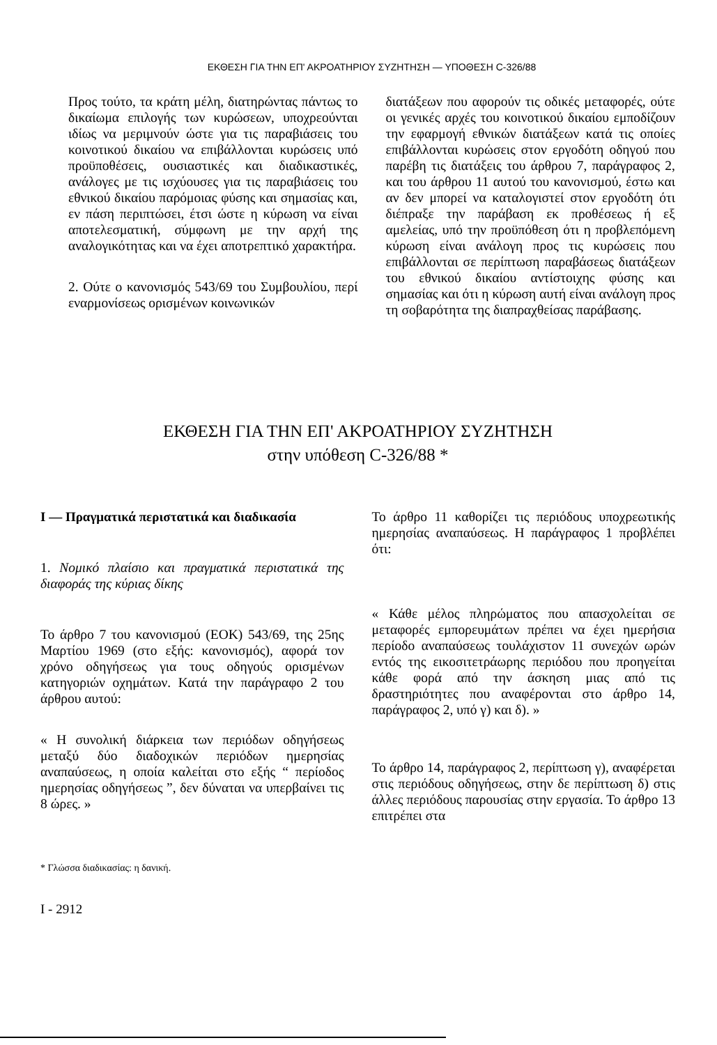ΕΚΘΕΣΗ ΓΙΑ ΤΗΝ ΕΠ' ΑΚΡΟΑΤΗΡΙΟΥ ΣΥΖΗΤΗΣΗ — ΥΠΟΘΕΣΗ C-326/88
Προς τούτο, τα κράτη μέλη, διατηρώντας πάντως το δικαίωμα επιλογής των κυρώσεων, υποχρεούνται ιδίως να μεριμνούν ώστε για τις παραβιάσεις του κοινοτικού δικαίου να επιβάλλονται κυρώσεις υπό προϋποθέσεις, ουσιαστικές και διαδικαστικές, ανάλογες με τις ισχύουσες για τις παραβιάσεις του εθνικού δικαίου παρόμοιας φύσης και σημασίας και, εν πάση περιπτώσει, έτσι ώστε η κύρωση να είναι αποτελεσματική, σύμφωνη με την αρχή της αναλογικότητας και να έχει αποτρεπτικό χαρακτήρα.
2. Ούτε ο κανονισμός 543/69 του Συμβουλίου, περί εναρμονίσεως ορισμένων κοινωνικών
διατάξεων που αφορούν τις οδικές μεταφορές, ούτε οι γενικές αρχές του κοινοτικού δικαίου εμποδίζουν την εφαρμογή εθνικών διατάξεων κατά τις οποίες επιβάλλονται κυρώσεις στον εργοδότη οδηγού που παρέβη τις διατάξεις του άρθρου 7, παράγραφος 2, και του άρθρου 11 αυτού του κανονισμού, έστω και αν δεν μπορεί να καταλογιστεί στον εργοδότη ότι διέπραξε την παράβαση εκ προθέσεως ή εξ αμελείας, υπό την προϋπόθεση ότι η προβλεπόμενη κύρωση είναι ανάλογη προς τις κυρώσεις που επιβάλλονται σε περίπτωση παραβάσεως διατάξεων του εθνικού δικαίου αντίστοιχης φύσης και σημασίας και ότι η κύρωση αυτή είναι ανάλογη προς τη σοβαρότητα της διαπραχθείσας παράβασης.
ΕΚΘΕΣΗ ΓΙΑ ΤΗΝ ΕΠ' ΑΚΡΟΑΤΗΡΙΟΥ ΣΥΖΗΤΗΣΗ
στην υπόθεση C-326/88 *
I — Πραγματικά περιστατικά και διαδικασία
1. Νομικό πλαίσιο και πραγματικά περιστατικά της διαφοράς της κύριας δίκης
Το άρθρο 7 του κανονισμού (ΕΟΚ) 543/69, της 25ης Μαρτίου 1969 (στο εξής: κανονισμός), αφορά τον χρόνο οδηγήσεως για τους οδηγούς ορισμένων κατηγοριών οχημάτων. Κατά την παράγραφο 2 του άρθρου αυτού:
« Η συνολική διάρκεια των περιόδων οδηγήσεως μεταξύ δύο διαδοχικών περιόδων ημερησίας αναπαύσεως, η οποία καλείται στο εξής “ περίοδος ημερησίας οδηγήσεως ”, δεν δύναται να υπερβαίνει τις 8 ώρες. »
Το άρθρο 11 καθορίζει τις περιόδους υποχρεωτικής ημερησίας αναπαύσεως. Η παράγραφος 1 προβλέπει ότι:
« Κάθε μέλος πληρώματος που απασχολείται σε μεταφορές εμπορευμάτων πρέπει να έχει ημερήσια περίοδο αναπαύσεως τουλάχιστον 11 συνεχών ωρών εντός της εικοσιτετράωρης περιόδου που προηγείται κάθε φορά από την άσκηση μιας από τις δραστηριότητες που αναφέρονται στο άρθρο 14, παράγραφος 2, υπό γ) και δ). »
Το άρθρο 14, παράγραφος 2, περίπτωση γ), αναφέρεται στις περιόδους οδηγήσεως, στην δε περίπτωση δ) στις άλλες περιόδους παρουσίας στην εργασία. Το άρθρο 13 επιτρέπει στα
* Γλώσσα διαδικασίας: η δανική.
I - 2912